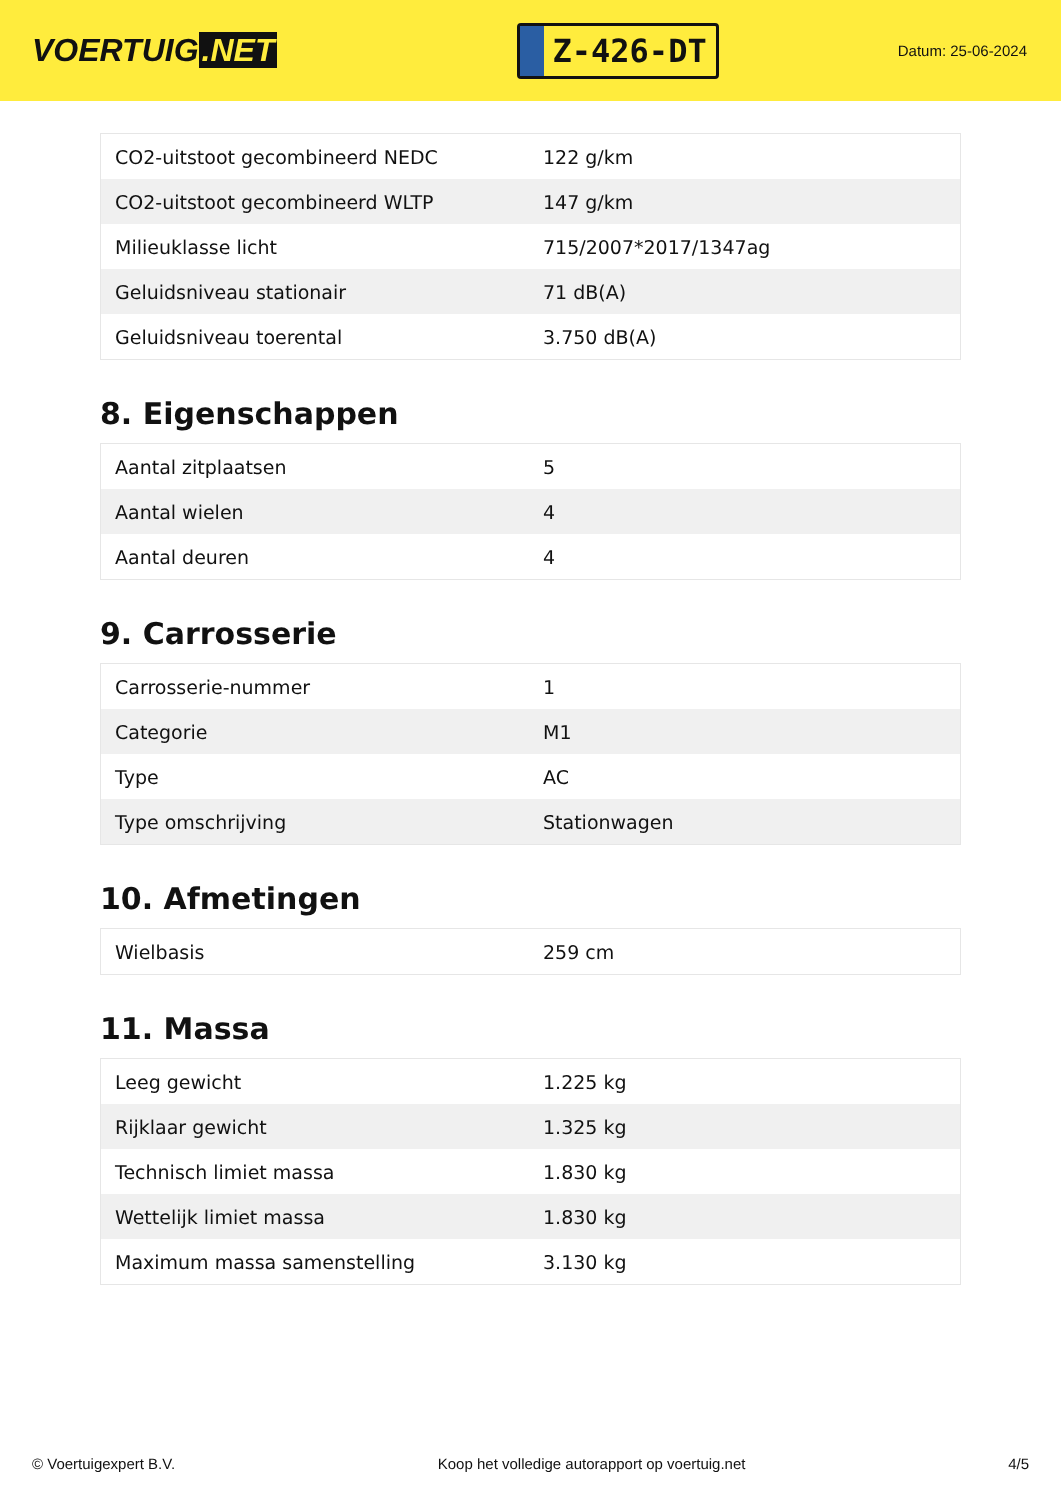VOERTUIG.NET
Z-426-DT
Datum: 25-06-2024
| CO2-uitstoot gecombineerd NEDC | 122 g/km |
| CO2-uitstoot gecombineerd WLTP | 147 g/km |
| Milieuklasse licht | 715/2007*2017/1347ag |
| Geluidsniveau stationair | 71 dB(A) |
| Geluidsniveau toerental | 3.750 dB(A) |
8. Eigenschappen
| Aantal zitplaatsen | 5 |
| Aantal wielen | 4 |
| Aantal deuren | 4 |
9. Carrosserie
| Carrosserie-nummer | 1 |
| Categorie | M1 |
| Type | AC |
| Type omschrijving | Stationwagen |
10. Afmetingen
| Wielbasis | 259 cm |
11. Massa
| Leeg gewicht | 1.225 kg |
| Rijklaar gewicht | 1.325 kg |
| Technisch limiet massa | 1.830 kg |
| Wettelijk limiet massa | 1.830 kg |
| Maximum massa samenstelling | 3.130 kg |
© Voertuigexpert B.V. Koop het volledige autorapport op voertuig.net 4/5